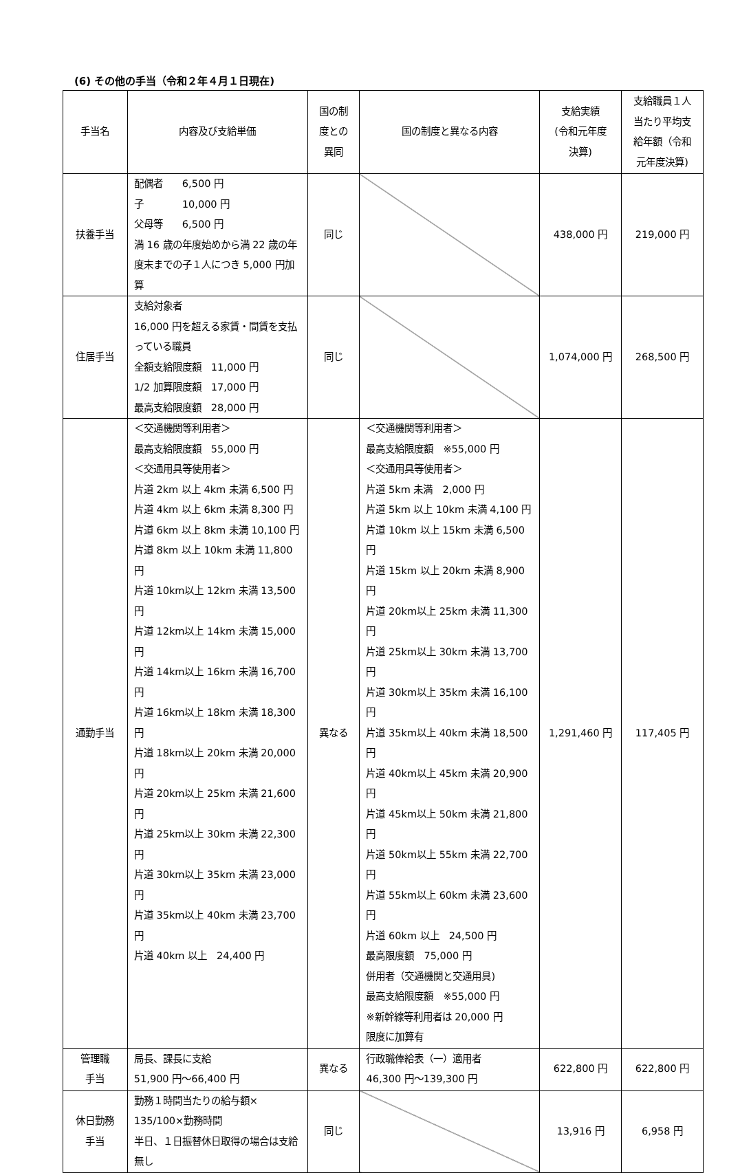(6) その他の手当（令和２年４月１日現在)
| 手当名 | 内容及び支給単価 | 国の制 度との 異同 | 国の制度と異なる内容 | 支給実績 (令和元年度 決算) | 支給職員１人 当たり平均支 給年額（令和 元年度決算) |
| --- | --- | --- | --- | --- | --- |
| 扶養手当 | 配偶者 6,500 円 子 10,000 円 父母等 6,500 円 満 16 歳の年度始めから満 22 歳の年度末までの子１人につき 5,000 円加算 | 同じ | | 438,000 円 | 219,000 円 |
| 住居手当 | 支給対象者 16,000 円を超える家賃・間賃を支払っている職員 全額支給限度額 11,000 円 1/2 加算限度額 17,000 円 最高支給限度額 28,000 円 | 同じ | | 1,074,000 円 | 268,500 円 |
| 通勤手当 | ＜交通機関等利用者＞ 最高支給限度額 55,000 円 ＜交通用具等使用者＞ 片道 2km 以上 4km 未満 6,500 円 片道 4km 以上 6km 未満 8,300 円 片道 6km 以上 8km 未満 10,100 円 片道 8km 以上 10km 未満 11,800 円 片道 10km以上 12km 未満 13,500 円 片道 12km以上 14km 未満 15,000 円 片道 14km以上 16km 未満 16,700 円 片道 16km以上 18km 未満 18,300 円 片道 18km以上 20km 未満 20,000 円 片道 20km以上 25km 未満 21,600 円 片道 25km以上 30km 未満 22,300 円 片道 30km以上 35km 未満 23,000 円 片道 35km以上 40km 未満 23,700 円 片道 40km 以上 24,400 円 | 異なる | ＜交通機関等利用者＞ 最高支給限度額 ※55,000 円 ＜交通用具等使用者＞ 片道 5km 未満 2,000 円 片道 5km 以上 10km 未満 4,100 円 片道 10km 以上 15km 未満 6,500 円 片道 15km 以上 20km 未満 8,900 円 片道 20km以上 25km 未満 11,300 円 片道 25km以上 30km 未満 13,700 円 片道 30km以上 35km 未満 16,100 円 片道 35km以上 40km 未満 18,500 円 片道 40km以上 45km 未満 20,900 円 片道 45km以上 50km 未満 21,800 円 片道 50km以上 55km 未満 22,700 円 片道 55km以上 60km 未満 23,600 円 片道 60km 以上 24,500 円 最高限度額 75,000 円 併用者（交通機関と交通用具) 最高支給限度額 ※55,000 円 ※新幹線等利用者は 20,000 円 限度に加算有 | 1,291,460 円 | 117,405 円 |
| 管理職 手当 | 局長、課長に支給 51,900 円～66,400 円 | 異なる | 行政職俸給表（一）適用者 46,300 円～139,300 円 | 622,800 円 | 622,800 円 |
| 休日勤務 手当 | 勤務１時間当たりの給与額× 135/100×勤務時間 半日、１日振替休日取得の場合は支給無し | 同じ | | 13,916 円 | 6,958 円 |